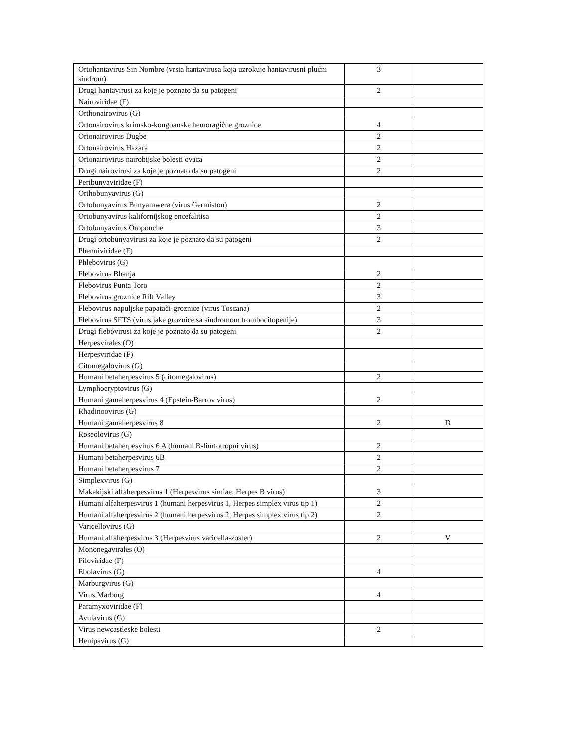| Ortohantavirus Sin Nombre (vrsta hantavirusa koja uzrokuje hantavirusni plućni sindrom) | 3 | |
| Drugi hantavirusi za koje je poznato da su patogeni | 2 | |
| Nairoviridae (F) | | |
| Orthonairovirus (G) | | |
| Ortonairovirus krimsko-kongoanske hemoragične groznice | 4 | |
| Ortonairovirus Dugbe | 2 | |
| Ortonairovirus Hazara | 2 | |
| Ortonairovirus nairobijske bolesti ovaca | 2 | |
| Drugi nairovirusi za koje je poznato da su patogeni | 2 | |
| Peribunyaviridae (F) | | |
| Orthobunyavirus (G) | | |
| Ortobunyavirus Bunyamwera (virus Germiston) | 2 | |
| Ortobunyavirus kalifornijskog encefalitisa | 2 | |
| Ortobunyavirus Oropouche | 3 | |
| Drugi ortobunyavirusi za koje je poznato da su patogeni | 2 | |
| Phenuiviridae (F) | | |
| Phlebovirus (G) | | |
| Flebovirus Bhanja | 2 | |
| Flebovirus Punta Toro | 2 | |
| Flebovirus groznice Rift Valley | 3 | |
| Flebovirus napuljske papatači-groznice (virus Toscana) | 2 | |
| Flebovirus SFTS (virus jake groznice sa sindromom trombocitopenije) | 3 | |
| Drugi flebovirusi za koje je poznato da su patogeni | 2 | |
| Herpesvirales (O) | | |
| Herpesviridae (F) | | |
| Citomegalovirus (G) | | |
| Humani betaherpesvirus 5 (citomegalovirus) | 2 | |
| Lymphocryptovirus (G) | | |
| Humani gamaherpesvirus 4 (Epstein-Barrov virus) | 2 | |
| Rhadinoovirus (G) | | |
| Humani gamaherpesvirus 8 | 2 | D |
| Roseolovirus (G) | | |
| Humani betaherpesvirus 6 A (humani B-limfotropni virus) | 2 | |
| Humani betaherpesvirus 6B | 2 | |
| Humani betaherpesvirus 7 | 2 | |
| Simplexvirus (G) | | |
| Makakijski alfaherpesvirus 1 (Herpesvirus simiae, Herpes B virus) | 3 | |
| Humani alfaherpesvirus 1 (humani herpesvirus 1, Herpes simplex virus tip 1) | 2 | |
| Humani alfaherpesvirus 2 (humani herpesvirus 2, Herpes simplex virus tip 2) | 2 | |
| Varicellovirus (G) | | |
| Humani alfaherpesvirus 3 (Herpesvirus varicella-zoster) | 2 | V |
| Mononegavirales (O) | | |
| Filoviridae (F) | | |
| Ebolavirus (G) | 4 | |
| Marburgvirus (G) | | |
| Virus Marburg | 4 | |
| Paramyxoviridae (F) | | |
| Avulavirus (G) | | |
| Virus newcastleske bolesti | 2 | |
| Henipavirus (G) | | |